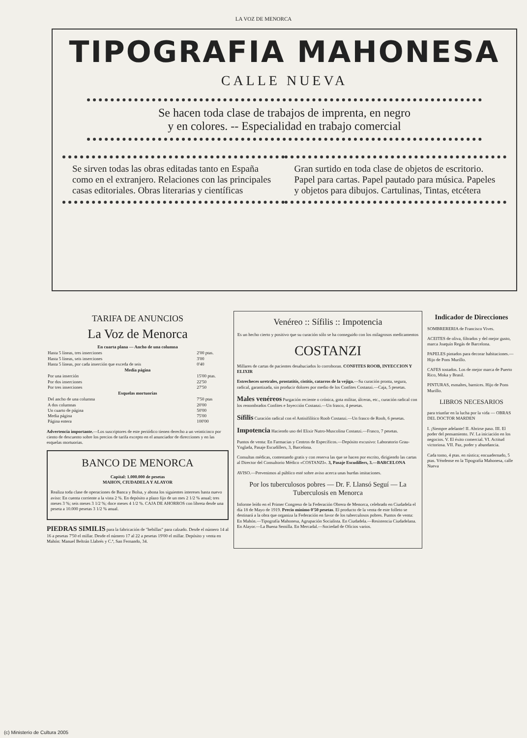LA VOZ DE MENORCA
TIPOGRAFIA MAHONESA
CALLE NUEVA
Se hacen toda clase de trabajos de imprenta, en negro
y en colores. -- Especialidad en trabajo comercial
Se sirven todas las obras editadas tanto en España como en el extranjero. Relaciones con las principales casas editoriales. Obras literarias y científicas
Gran surtido en toda clase de objetos de escritorio. Papel para cartas. Papel pautado para música. Papeles y objetos para dibujos. Cartulinas, Tintas, etcétera
TARIFA DE ANUNCIOS
La Voz de Menorca
| En cuarta plana — Ancho de una columna | |
| --- | --- |
| Hasta 5 líneas, tres inserciones | 2'00 ptas. |
| Hasta 5 líneas, seis inserciones | 3'00 |
| Hasta 5 líneas, por cada inserción que exceda de seis | 0'40 |
| Media página | |
| Por una inserción | 15'00 ptas. |
| Por dos inserciones | 22'50 |
| Por tres inserciones | 27'50 |
| Esquelas mortuorias | |
| Del ancho de una columna | 7'50 ptas |
| A dos columnas | 20'00 |
| Un cuarto de página | 50'00 |
| Media página | 75'00 |
| Página entera | 100'00 |
Advertencia importante.—Los suscriptores de este periódico tienen derecho a un veinticinco por ciento de descuento sobre los precios de tarifa excepto en el anunciador de direcciones y en las esquelas mortuorias.
BANCO DE MENORCA
Capital: 1.000.000 de pesetas
MAHON, CIUDADELA Y ALAYOR
Realiza toda clase de operaciones de Banca y Bolsa, y abona los siguientes intereses hasta nuevo aviso: En cuenta corriente a la vista 2 %. En depósito a plazo fijo de un mes 2 1/2 % anual; tres meses 3 %; seis meses 3 1/2 %; doce meses 4 1/2 %. CAJA DE AHORROS con libreta desde una peseta a 10.000 pesetas 3 1/2 % anual.
PIEDRAS SIMILIS para la fabricación de "hebillas" para calzado. Desde el número 14 al 16 a pesetas 7'50 el millar. Desde el número 17 al 22 a pesetas 19'00 el millar. Depósito y venta en Mahón: Manuel Beltrán Llabrés y C.ª, San Fernando, 34.
Venéreo :: Sífilis :: Impotencia
Es un hecho cierto y positivo que su curación sólo se ha conseguido con los milagrosos medicamentos
COSTANZI
Millares de cartas de pacientes desahuciados lo corroboran. CONFITES ROOB, INYECCION Y ELIXIR
Estrecheces uretrales, prostatitis, cistitis, catarros de la vejiga.—Su curación pronta, segura, radical, garantizada, sin producir dolores por medio de los Confites Costanzi.—Caja, 5 pesetas.
Males venéreos Purgación reciente o crónica, gota militar, úlceras, etc., curación radical con los renombrados Confites e Inyección Costanzi.—Un frasco, 4 pesetas.
Sífilis Curación radical con el Antisifilítico Roob Costanzi.—Un frasco de Roob, 6 pesetas.
Impotencia Haciendo uso del Elixir Nutro-Muscolina Costanzi.—Frasco, 7 pesetas.
Puntos de venta: En Farmacias y Centros de Específicos.—Depósito excusivo: Laboratorio Grau-Ynglada, Pasaje Escudillers, 3, Barcelona.
Consultas médicas, contestando gratis y con reserva las que se hacen por escrito, dirigiendo las cartas al Director del Consultorio Médico «COSTANZI». 3, Pasaje Escudillers, 3.—BARCELONA
AVISO.—Prevenimos al público esté sobre aviso acerca unas burdas imitaciones.
Por los tuberculosos pobres — Dr. F. Llansó Seguí — La Tuberculosis en Menorca
Informe leído en el Primer Congreso de la Federación Obrera de Menorca, celebrado en Ciudadela el día 18 de Mayo de 1919. Precio mínimo 0'50 pesetas. El producto de la venta de este folleto se destinará a la obra que organiza la Federación en favor de los tuberculosos pobres. Puntos de venta: En Mahón.—Tipografía Mahonesa, Agrupación Socialista. En Ciudadela.—Resistencia Ciudadelana. En Alayor.—La Buena Semilla. En Mercadal.—Sociedad de Oficios varios.
Indicador de Direcciones
SOMBRERERIA de Francisco Vives.
ACEITES de oliva, filtrados y del mejor gusto, marca Joaquín Regás de Barcelona.
PAPELES pintados para decorar habitaciones.—Hijo de Pons Murillo.
CAFES tostados. Los de mejor marca de Puerto Rico, Moka y Brasil.
PINTURAS, esmaltes, barnices. Hijo de Pons Murillo.
LIBROS NECESARIOS
para triunfar en la lucha por la vida — OBRAS DEL DOCTOR MARDEN
I. ¡Siempre adelante! II. Abrirse paso. III. El poder del pensamiento. IV. La iniciación en los negocios. V. El éxito comercial. VI. Actitud victoriosa. VII. Paz, poder y abundancia.
Cada tomo, 4 ptas. en rústica; encuadernado, 5 ptas. Véndense en la Tipografía Mahonesa, calle Nueva
(c) Ministerio de Cultura 2005